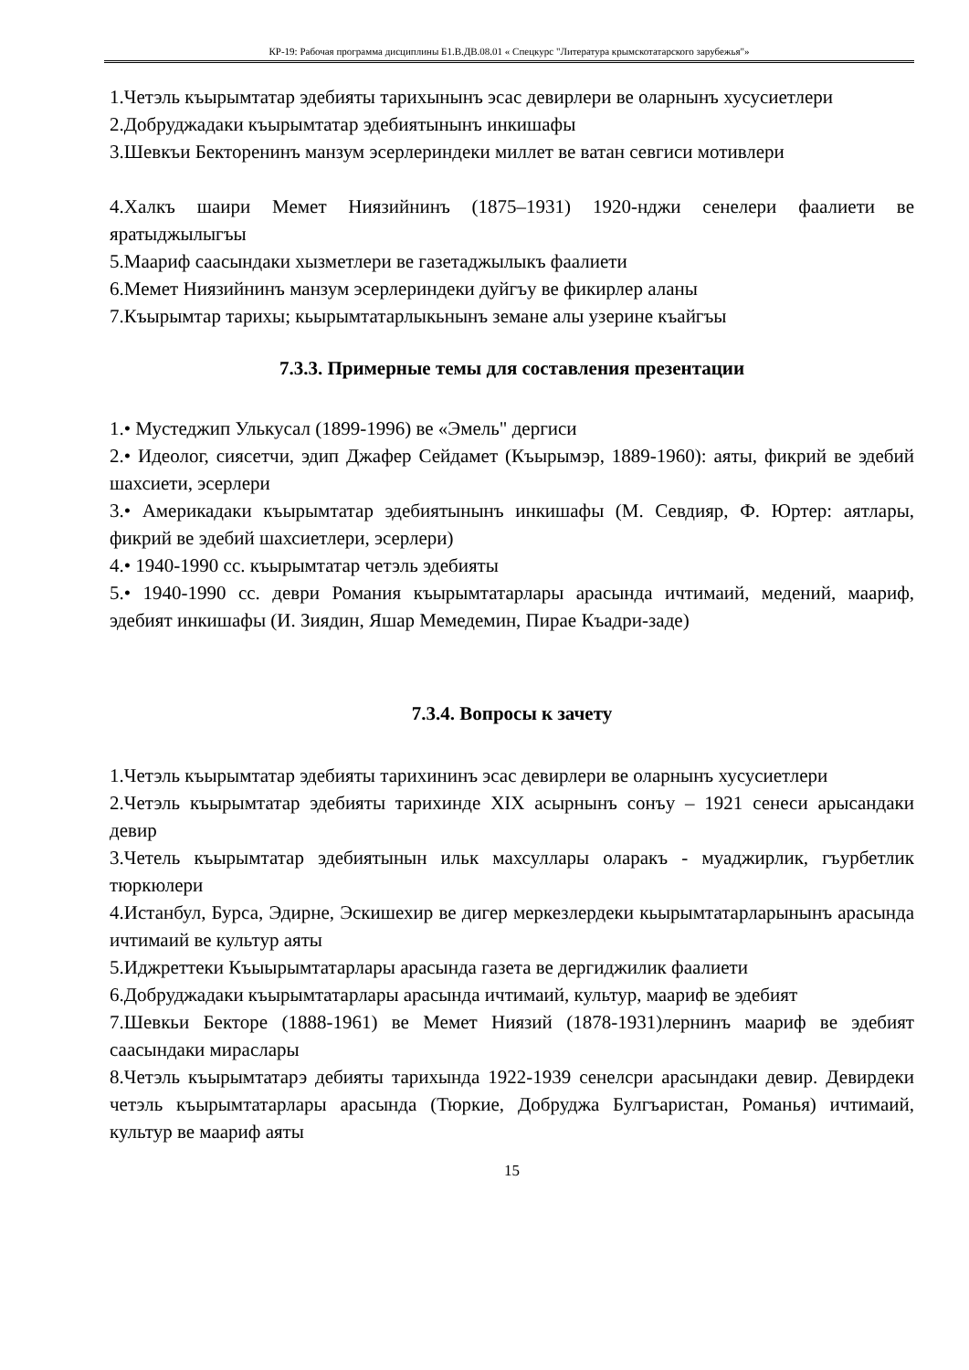КР-19: Рабочая программа дисциплины Б1.В.ДВ.08.01 « Спецкурс "Литература крымскотатарского зарубежья"»
1.Четэль къырымтатар эдебияты тарихынынъ эсас девирлери ве оларнынъ хусусиетлери
2.Добруджадаки къырымтатар эдебиятынынъ инкишафы
3.Шевкъи Бекторенинъ манзум эсерлериндеки миллет ве ватан севгиси мотивлери
4.Халкъ шаири Мемет Ниязийнинъ (1875–1931) 1920-нджи сенелери фаалиети ве яратыджылыгъы
5.Маариф саасындаки хызметлери ве газетаджылыкъ фаалиети
6.Мемет Ниязийнинъ манзум эсерлериндеки дуйгъу ве фикирлер аланы
7.Къырымтар тарихы; кьырымтатарлыкьнынъ земане алы узерине къайгъы
7.3.3. Примерные темы для составления презентации
1.• Мустеджип Улькусал (1899-1996) ве «Эмель" дергиси
2.• Идеолог, сиясетчи, эдип Джафер Сейдамет (Къырымэр, 1889-1960): аяты, фикрий ве эдебий шахсиети, эсерлери
3.• Америкадаки къырымтатар эдебиятынынъ инкишафы (М. Севдияр, Ф. Юртер: аятлары, фикрий ве эдебий шахсиетлери, эсерлери)
4.• 1940-1990 сс. къырымтатар четэль эдебияты
5.• 1940-1990 сс. деври Романия къырымтатарлары арасында ичтимаий, медений, маариф, эдебият инкишафы (И. Зиядин, Яшар Мемедемин, Пирае Къадри-заде)
7.3.4. Вопросы к зачету
1.Четэль къырымтатар эдебияты тарихининъ эсас девирлери ве оларнынъ хусусиетлери
2.Четэль къырымтатар эдебияты тарихинде XIX асырнынъ сонъу – 1921 сенеси арысандаки девир
3.Четель къырымтатар эдебиятынын ильк махсуллары оларакъ - муаджирлик, гъурбетлик тюркюлери
4.Истанбул, Бурса, Эдирне, Эскишехир ве дигер меркезлердеки кьырымтатарларынынъ арасында ичтимаий ве культур аяты
5.Иджреттеки Къыырымтатарлары арасында газета ве дергиджилик фаалиети
6.Добруджадаки къырымтатарлары арасында ичтимаий, культур, маариф ве эдебият
7.Шевкьи Бекторе (1888-1961) ве Мемет Ниязий (1878-1931)лернинъ маариф ве эдебият саасындаки мираслары
8.Четэль къырымтатарэ дебияты тарихында 1922-1939 сенелсри арасындаки девир. Девирдеки четэль къырымтатарлары арасында (Тюркие, Добруджа Булгъаристан, Романья) ичтимаий, культур ве маариф аяты
15